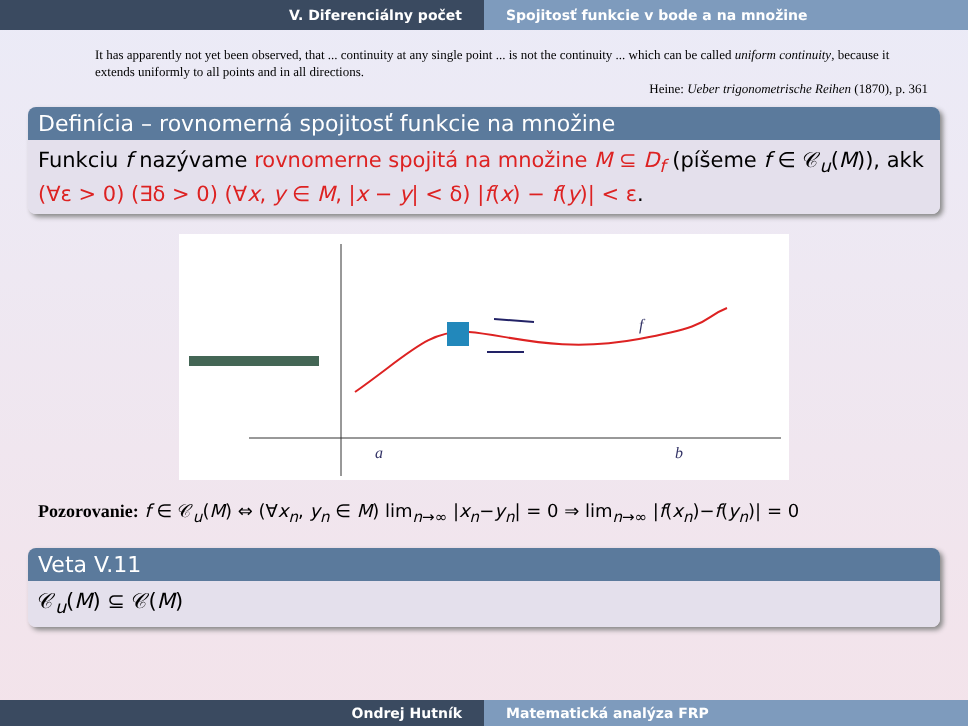V. Diferenciálny počet Spojitosť funkcie v bode a na množine
It has apparently not yet been observed, that ... continuity at any single point ... is not the continuity ... which can be called uniform continuity, because it extends uniformly to all points and in all directions.
Heine: Ueber trigonometrische Reihen (1870), p. 361
Definícia – rovnomerná spojitosť funkcie na množine
Funkciu f nazývame rovnomerne spojitá na množine M ⊆ D<sub>f</sub> (píšeme f ∈ 𝒞<sub>u</sub>(M)), akk (∀ε > 0) (∃δ > 0) (∀x, y ∈ M, |x − y| < δ) |f(x) − f(y)| < ε.
f
a
b
Pozorovanie: f ∈ 𝒞<sub>u</sub>(M) ⇔ (∀x<sub>n</sub>, y<sub>n</sub> ∈ M) lim<sub>n→∞</sub> |x<sub>n</sub>−y<sub>n</sub>| = 0 ⇒ lim<sub>n→∞</sub> |f(x<sub>n</sub>)−f(y<sub>n</sub>)| = 0
Veta V.11
𝒞<sub>u</sub>(M) ⊆ 𝒞(M)
Ondrej Hutník Matematická analýza FRP